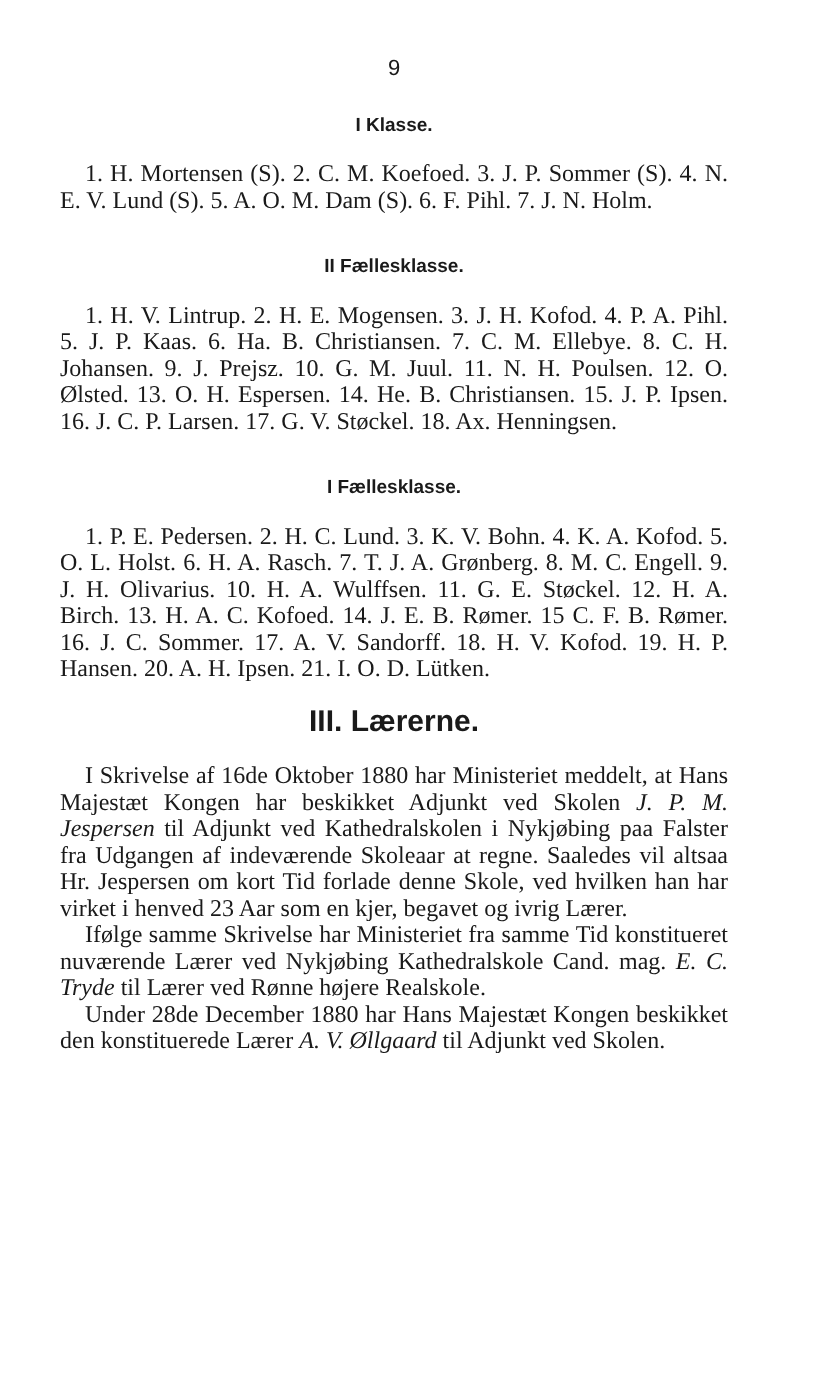9
I Klasse.
1. H. Mortensen (S). 2. C. M. Koefoed. 3. J. P. Sommer (S). 4. N. E. V. Lund (S). 5. A. O. M. Dam (S). 6. F. Pihl. 7. J. N. Holm.
II Fællesklasse.
1. H. V. Lintrup. 2. H. E. Mogensen. 3. J. H. Kofod. 4. P. A. Pihl. 5. J. P. Kaas. 6. Ha. B. Christiansen. 7. C. M. Ellebye. 8. C. H. Johansen. 9. J. Prejsz. 10. G. M. Juul. 11. N. H. Poulsen. 12. O. Ølsted. 13. O. H. Espersen. 14. He. B. Christiansen. 15. J. P. Ipsen. 16. J. C. P. Larsen. 17. G. V. Støckel. 18. Ax. Henningsen.
I Fællesklasse.
1. P. E. Pedersen. 2. H. C. Lund. 3. K. V. Bohn. 4. K. A. Kofod. 5. O. L. Holst. 6. H. A. Rasch. 7. T. J. A. Grønberg. 8. M. C. Engell. 9. J. H. Olivarius. 10. H. A. Wulffsen. 11. G. E. Støckel. 12. H. A. Birch. 13. H. A. C. Kofoed. 14. J. E. B. Rømer. 15 C. F. B. Rømer. 16. J. C. Sommer. 17. A. V. Sandorff. 18. H. V. Kofod. 19. H. P. Hansen. 20. A. H. Ipsen. 21. I. O. D. Lütken.
III. Lærerne.
I Skrivelse af 16de Oktober 1880 har Ministeriet meddelt, at Hans Majestæt Kongen har beskikket Adjunkt ved Skolen J. P. M. Jespersen til Adjunkt ved Kathedralskolen i Nykjøbing paa Falster fra Udgangen af indeværende Skoleaar at regne. Saaledes vil altsaa Hr. Jespersen om kort Tid forlade denne Skole, ved hvilken han har virket i henved 23 Aar som en kjer, begavet og ivrig Lærer.
Ifølge samme Skrivelse har Ministeriet fra samme Tid konstitueret nuværende Lærer ved Nykjøbing Kathedralskole Cand. mag. E. C. Tryde til Lærer ved Rønne højere Realskole.
Under 28de December 1880 har Hans Majestæt Kongen beskikket den konstituerede Lærer A. V. Øllgaard til Adjunkt ved Skolen.